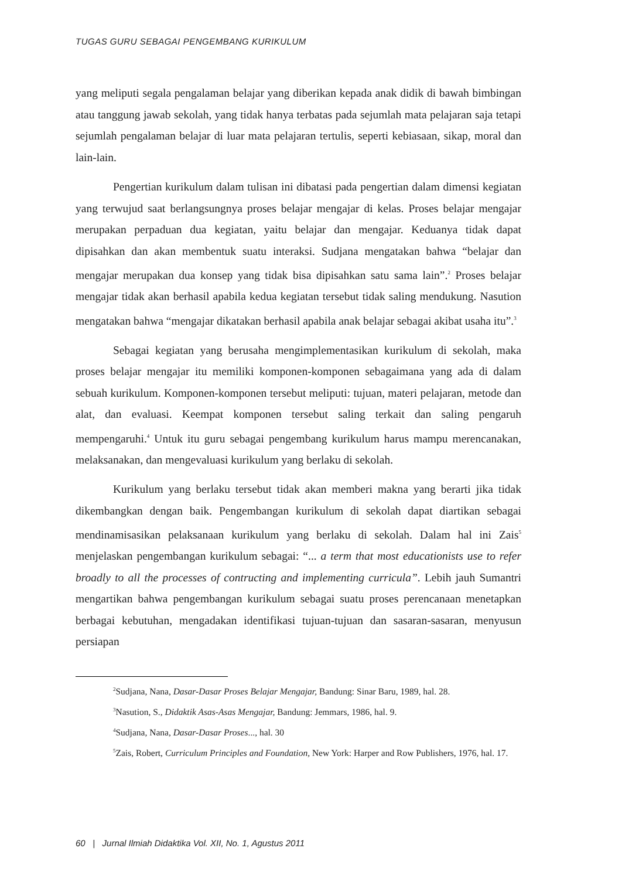TUGAS GURU SEBAGAI PENGEMBANG KURIKULUM
yang meliputi segala pengalaman belajar yang diberikan kepada anak didik di bawah bimbingan atau tanggung jawab sekolah, yang tidak hanya terbatas pada sejumlah mata pelajaran saja tetapi sejumlah pengalaman belajar di luar mata pelajaran tertulis, seperti kebiasaan, sikap, moral dan lain-lain.
Pengertian kurikulum dalam tulisan ini dibatasi pada pengertian dalam dimensi kegiatan yang terwujud saat berlangsungnya proses belajar mengajar di kelas. Proses belajar mengajar merupakan perpaduan dua kegiatan, yaitu belajar dan mengajar. Keduanya tidak dapat dipisahkan dan akan membentuk suatu interaksi. Sudjana mengatakan bahwa “belajar dan mengajar merupakan dua konsep yang tidak bisa dipisahkan satu sama lain”.<sup>2</sup> Proses belajar mengajar tidak akan berhasil apabila kedua kegiatan tersebut tidak saling mendukung. Nasution mengatakan bahwa “mengajar dikatakan berhasil apabila anak belajar sebagai akibat usaha itu”.<sup>3</sup>
Sebagai kegiatan yang berusaha mengimplementasikan kurikulum di sekolah, maka proses belajar mengajar itu memiliki komponen-komponen sebagaimana yang ada di dalam sebuah kurikulum. Komponen-komponen tersebut meliputi: tujuan, materi pelajaran, metode dan alat, dan evaluasi. Keempat komponen tersebut saling terkait dan saling pengaruh mempengaruhi.<sup>4</sup> Untuk itu guru sebagai pengembang kurikulum harus mampu merencanakan, melaksanakan, dan mengevaluasi kurikulum yang berlaku di sekolah.
Kurikulum yang berlaku tersebut tidak akan memberi makna yang berarti jika tidak dikembangkan dengan baik. Pengembangan kurikulum di sekolah dapat diartikan sebagai mendinamisasikan pelaksanaan kurikulum yang berlaku di sekolah. Dalam hal ini Zais<sup>5</sup> menjelaskan pengembangan kurikulum sebagai: “... a term that most educationists use to refer broadly to all the processes of contructing and implementing curricula”. Lebih jauh Sumantri mengartikan bahwa pengembangan kurikulum sebagai suatu proses perencanaan menetapkan berbagai kebutuhan, mengadakan identifikasi tujuan-tujuan dan sasaran-sasaran, menyusun persiapan
<sup>2</sup> Sudjana, Nana, Dasar-Dasar Proses Belajar Mengajar, Bandung: Sinar Baru, 1989, hal. 28.
<sup>3</sup> Nasution, S., Didaktik Asas-Asas Mengajar, Bandung: Jemmars, 1986, hal. 9.
<sup>4</sup> Sudjana, Nana, Dasar-Dasar Proses..., hal. 30
<sup>5</sup> Zais, Robert, Curriculum Principles and Foundation, New York: Harper and Row Publishers, 1976, hal. 17.
60 | Jurnal Ilmiah Didaktika Vol. XII, No. 1, Agustus 2011